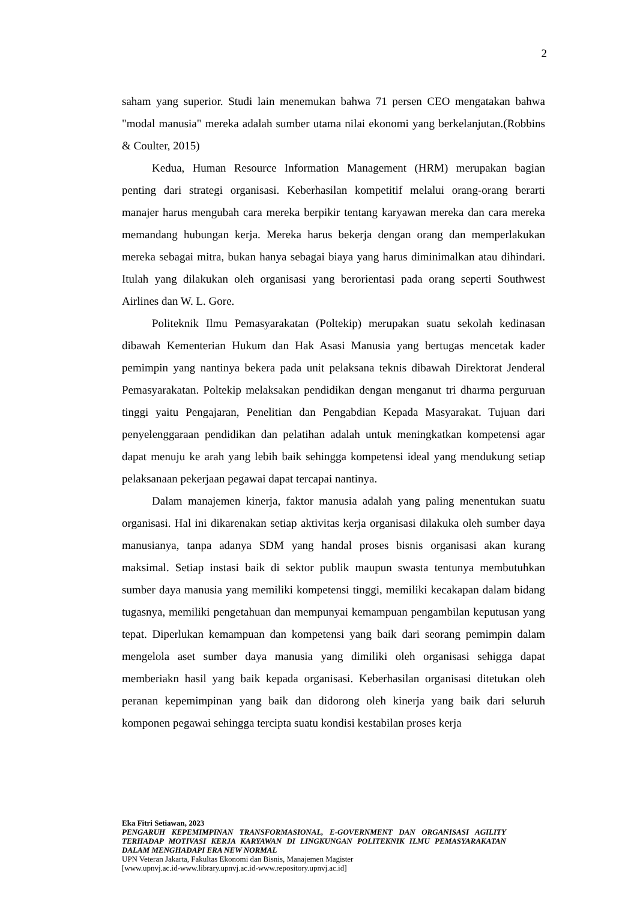2
saham yang superior. Studi lain menemukan bahwa 71 persen CEO mengatakan bahwa "modal manusia" mereka adalah sumber utama nilai ekonomi yang berkelanjutan.(Robbins & Coulter, 2015)
Kedua, Human Resource Information Management (HRM) merupakan bagian penting dari strategi organisasi. Keberhasilan kompetitif melalui orang-orang berarti manajer harus mengubah cara mereka berpikir tentang karyawan mereka dan cara mereka memandang hubungan kerja. Mereka harus bekerja dengan orang dan memperlakukan mereka sebagai mitra, bukan hanya sebagai biaya yang harus diminimalkan atau dihindari. Itulah yang dilakukan oleh organisasi yang berorientasi pada orang seperti Southwest Airlines dan W. L. Gore.
Politeknik Ilmu Pemasyarakatan (Poltekip) merupakan suatu sekolah kedinasan dibawah Kementerian Hukum dan Hak Asasi Manusia yang bertugas mencetak kader pemimpin yang nantinya bekera pada unit pelaksana teknis dibawah Direktorat Jenderal Pemasyarakatan. Poltekip melaksakan pendidikan dengan menganut tri dharma perguruan tinggi yaitu Pengajaran, Penelitian dan Pengabdian Kepada Masyarakat. Tujuan dari penyelenggaraan pendidikan dan pelatihan adalah untuk meningkatkan kompetensi agar dapat menuju ke arah yang lebih baik sehingga kompetensi ideal yang mendukung setiap pelaksanaan pekerjaan pegawai dapat tercapai nantinya.
Dalam manajemen kinerja, faktor manusia adalah yang paling menentukan suatu organisasi. Hal ini dikarenakan setiap aktivitas kerja organisasi dilakuka oleh sumber daya manusianya, tanpa adanya SDM yang handal proses bisnis organisasi akan kurang maksimal. Setiap instasi baik di sektor publik maupun swasta tentunya membutuhkan sumber daya manusia yang memiliki kompetensi tinggi, memiliki kecakapan dalam bidang tugasnya, memiliki pengetahuan dan mempunyai kemampuan pengambilan keputusan yang tepat. Diperlukan kemampuan dan kompetensi yang baik dari seorang pemimpin dalam mengelola aset sumber daya manusia yang dimiliki oleh organisasi sehigga dapat memberiakn hasil yang baik kepada organisasi. Keberhasilan organisasi ditetukan oleh peranan kepemimpinan yang baik dan didorong oleh kinerja yang baik dari seluruh komponen pegawai sehingga tercipta suatu kondisi kestabilan proses kerja
Eka Fitri Setiawan, 2023
PENGARUH KEPEMIMPINAN TRANSFORMASIONAL, E-GOVERNMENT DAN ORGANISASI AGILITY TERHADAP MOTIVASI KERJA KARYAWAN DI LINGKUNGAN POLITEKNIK ILMU PEMASYARAKATAN DALAM MENGHADAPI ERA NEW NORMAL
UPN Veteran Jakarta, Fakultas Ekonomi dan Bisnis, Manajemen Magister
[www.upnvj.ac.id-www.library.upnvj.ac.id-www.repository.upnvj.ac.id]